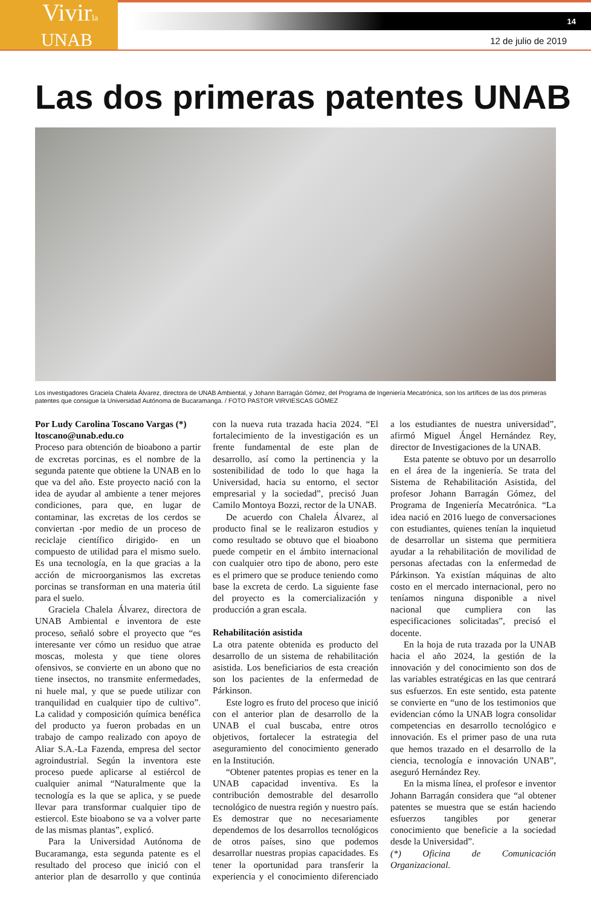Vivirla
UNAB
14
12 de julio de 2019
Las dos primeras patentes UNAB
Los investigadores Graciela Chalela Álvarez, directora de UNAB Ambiental, y Johann Barragán Gómez, del Programa de Ingeniería Mecatrónica, son los artífices de las dos primeras patentes que consigue la Universidad Autónoma de Bucaramanga. / FOTO PASTOR VIRVIESCAS GÓMEZ
Por Ludy Carolina Toscano Vargas (*)
ltoscano@unab.edu.co
Proceso para obtención de bioabono a partir de excretas porcinas, es el nombre de la segunda patente que obtiene la UNAB en lo que va del año. Este proyecto nació con la idea de ayudar al ambiente a tener mejores condiciones, para que, en lugar de contaminar, las excretas de los cerdos se conviertan -por medio de un proceso de reciclaje científico dirigido- en un compuesto de utilidad para el mismo suelo. Es una tecnología, en la que gracias a la acción de microorganismos las excretas porcinas se transforman en una materia útil para el suelo.
Graciela Chalela Álvarez, directora de UNAB Ambiental e inventora de este proceso, señaló sobre el proyecto que “es interesante ver cómo un residuo que atrae moscas, molesta y que tiene olores ofensivos, se convierte en un abono que no tiene insectos, no transmite enfermedades, ni huele mal, y que se puede utilizar con tranquilidad en cualquier tipo de cultivo”. La calidad y composición química benéfica del producto ya fueron probadas en un trabajo de campo realizado con apoyo de Aliar S.A.-La Fazenda, empresa del sector agroindustrial. Según la inventora este proceso puede aplicarse al estiércol de cualquier animal “Naturalmente que la tecnología es la que se aplica, y se puede llevar para transformar cualquier tipo de estiercol. Este bioabono se va a volver parte de las mismas plantas”, explicó.
Para la Universidad Autónoma de Bucaramanga, esta segunda patente es el resultado del proceso que inició con el anterior plan de desarrollo y que continúa con la nueva ruta trazada hacia 2024. “El fortalecimiento de la investigación es un frente fundamental de este plan de desarrollo, así como la pertinencia y la sostenibilidad de todo lo que haga la Universidad, hacia su entorno, el sector empresarial y la sociedad”, precisó Juan Camilo Montoya Bozzi, rector de la UNAB.
De acuerdo con Chalela Álvarez, al producto final se le realizaron estudios y como resultado se obtuvo que el bioabono puede competir en el ámbito internacional con cualquier otro tipo de abono, pero este es el primero que se produce teniendo como base la excreta de cerdo. La siguiente fase del proyecto es la comercialización y producción a gran escala.
Rehabilitación asistida
La otra patente obtenida es producto del desarrollo de un sistema de rehabilitación asistida. Los beneficiarios de esta creación son los pacientes de la enfermedad de Párkinson.
Este logro es fruto del proceso que inició con el anterior plan de desarrollo de la UNAB el cual buscaba, entre otros objetivos, fortalecer la estrategia del aseguramiento del conocimiento generado en la Institución.
“Obtener patentes propias es tener en la UNAB capacidad inventiva. Es la contribución demostrable del desarrollo tecnológico de nuestra región y nuestro país. Es demostrar que no necesariamente dependemos de los desarrollos tecnológicos de otros países, sino que podemos desarrollar nuestras propias capacidades. Es tener la oportunidad para transferir la experiencia y el conocimiento diferenciado a los estudiantes de nuestra universidad”, afirmó Miguel Ángel Hernández Rey, director de Investigaciones de la UNAB.
Esta patente se obtuvo por un desarrollo en el área de la ingeniería. Se trata del Sistema de Rehabilitación Asistida, del profesor Johann Barragán Gómez, del Programa de Ingeniería Mecatrónica. “La idea nació en 2016 luego de conversaciones con estudiantes, quienes tenían la inquietud de desarrollar un sistema que permitiera ayudar a la rehabilitación de movilidad de personas afectadas con la enfermedad de Párkinson. Ya existían máquinas de alto costo en el mercado internacional, pero no teníamos ninguna disponible a nivel nacional que cumpliera con las especificaciones solicitadas”, precisó el docente.
En la hoja de ruta trazada por la UNAB hacia el año 2024, la gestión de la innovación y del conocimiento son dos de las variables estratégicas en las que centrará sus esfuerzos. En este sentido, esta patente se convierte en “uno de los testimonios que evidencian cómo la UNAB logra consolidar competencias en desarrollo tecnológico e innovación. Es el primer paso de una ruta que hemos trazado en el desarrollo de la ciencia, tecnología e innovación UNAB”, aseguró Hernández Rey.
En la misma línea, el profesor e inventor Johann Barragán considera que “al obtener patentes se muestra que se están haciendo esfuerzos tangibles por generar conocimiento que beneficie a la sociedad desde la Universidad”.
(*) Oficina de Comunicación Organizacional.